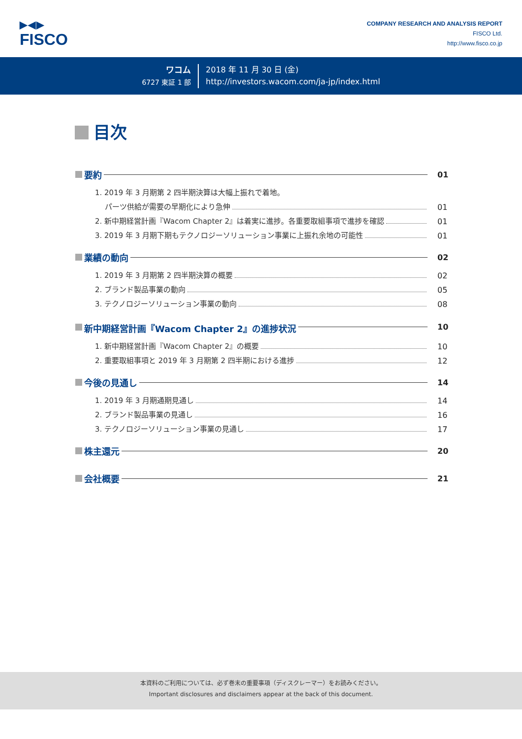▶◀▶
FISCO
COMPANY RESEARCH AND ANALYSIS REPORT
FISCO Ltd.
http://www.fisco.co.jp
ワコム
6727 東証 1 部
2018 年 11 月 30 日 (金)
http://investors.wacom.com/ja-jp/index.html
目次
要約 01
1. 2019 年 3 月期第 2 四半期決算は大幅上振れで着地。
パーツ供給が需要の早期化により急伸 01
2. 新中期経営計画『Wacom Chapter 2』は着実に進捗。各重要取組事項で進捗を確認 01
3. 2019 年 3 月期下期もテクノロジーソリューション事業に上振れ余地の可能性 01
業績の動向 02
1. 2019 年 3 月期第 2 四半期決算の概要 02
2. ブランド製品事業の動向 05
3. テクノロジーソリューション事業の動向 08
新中期経営計画『Wacom Chapter 2』の進捗状況 10
1. 新中期経営計画『Wacom Chapter 2』の概要 10
2. 重要取組事項と 2019 年 3 月期第 2 四半期における進捗 12
今後の見通し 14
1. 2019 年 3 月期通期見通し 14
2. ブランド製品事業の見通し 16
3. テクノロジーソリューション事業の見通し 17
株主還元 20
会社概要 21
本資料のご利用については、必ず巻末の重要事項（ディスクレーマー）をお読みください。
Important disclosures and disclaimers appear at the back of this document.